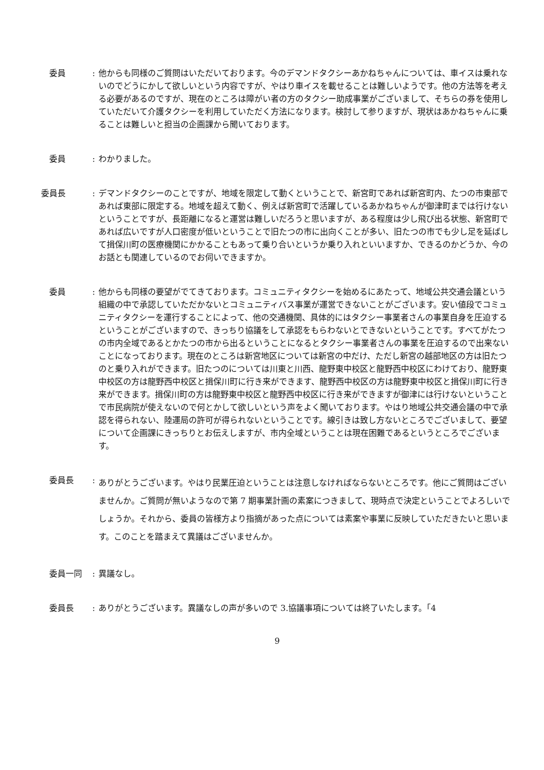委員 : 他からも同様のご質問はいただいております。今のデマンドタクシーあかねちゃんについては、車イスは乗れないのでどうにかして欲しいという内容ですが、やはり車イスを載せることは難しいようです。他の方法等を考える必要があるのですが、現在のところは障がい者の方のタクシー助成事業がございまして、そちらの券を使用していただいて介護タクシーを利用していただく方法になります。検討して参りますが、現状はあかねちゃんに乗ることは難しいと担当の企画課から聞いております。
　委員 : わかりました。
委員長 : デマンドタクシーのことですが、地域を限定して動くということで、新宮町であれば新宮町内、たつの市東部であれば東部に限定する。地域を超えて動く、例えば新宮町で活躍しているあかねちゃんが御津町までは行けないということですが、長距離になると運営は難しいだろうと思いますが、ある程度は少し飛び出る状態、新宮町であれば広いですが人口密度が低いということで旧たつの市に出向くことが多い、旧たつの市でも少し足を延ばして揖保川町の医療機関にかかることもあって乗り合いというか乗り入れといいますか、できるのかどうか、今のお話とも関連しているのでお伺いできますか。
　委員 : 他からも同様の要望がでてきております。コミュニティタクシーを始めるにあたって、地域公共交通会議という組織の中で承認していただかないとコミュニティバス事業が運営できないことがございます。安い値段でコミュニティタクシーを運行することによって、他の交通機関、具体的にはタクシー事業者さんの事業自身を圧迫するということがございますので、きっちり協議をして承認をもらわないとできないということです。すべてがたつの市内全域であるとかたつの市から出るということになるとタクシー事業者さんの事業を圧迫するので出来ないことになっております。現在のところは新宮地区については新宮の中だけ、ただし新宮の越部地区の方は旧たつのと乗り入れができます。旧たつのについては川東と川西、龍野東中校区と龍野西中校区にわけており、龍野東中校区の方は龍野西中校区と揖保川町に行き来ができます、龍野西中校区の方は龍野東中校区と揖保川町に行き来ができます。揖保川町の方は龍野東中校区と龍野西中校区に行き来ができますが御津には行けないということで市民病院が使えないので何とかして欲しいという声をよく聞いております。やはり地域公共交通会議の中で承認を得られない、陸運局の許可が得られないということです。線引きは致し方ないところでございまして、要望について企画課にきっちりとお伝えしますが、市内全域ということは現在困難であるというところでございます。
　委員長 :
ありがとうございます。やはり民業圧迫ということは注意しなければならないところです。他にご質問はございませんか。ご質問が無いようなので第 7 期事業計画の素案につきまして、現時点で決定ということでよろしいでしょうか。それから、委員の皆様方より指摘があった点については素案や事業に反映していただきたいと思います。このことを踏まえて異議はございませんか。
　委員一同 : 異議なし。
　委員長 : ありがとうございます。異議なしの声が多いので 3.協議事項については終了いたします。「4
9